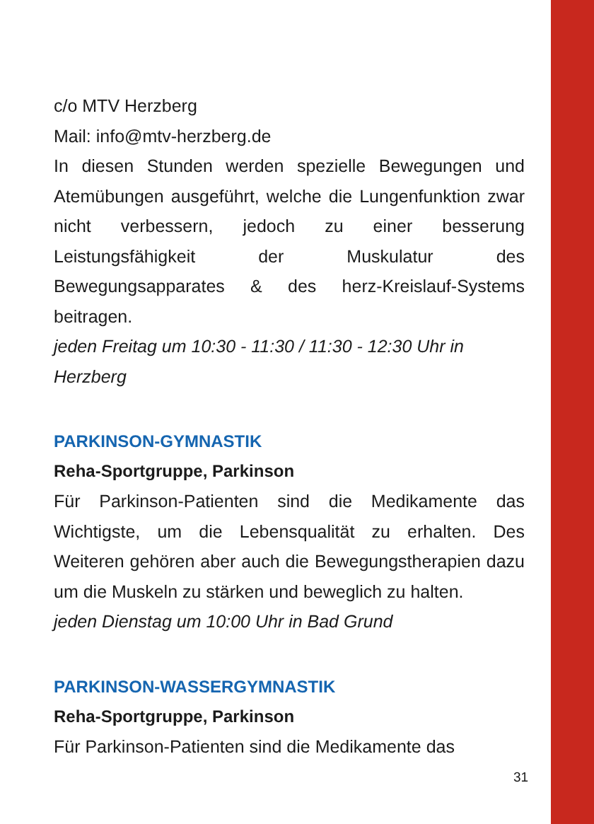c/o MTV Herzberg
Mail: info@mtv-herzberg.de
In diesen Stunden werden spezielle Bewegungen und Atemübungen ausgeführt, welche die Lungenfunktion zwar nicht verbessern, jedoch zu einer besserung Leistungsfähigkeit der Muskulatur des Bewegungsapparates & des herz-Kreislauf-Systems beitragen.
jeden Freitag um 10:30 - 11:30 / 11:30 - 12:30 Uhr in Herzberg
PARKINSON-GYMNASTIK
Reha-Sportgruppe, Parkinson
Für Parkinson-Patienten sind die Medikamente das Wichtigste, um die Lebensqualität zu erhalten. Des Weiteren gehören aber auch die Bewegungstherapien dazu um die Muskeln zu stärken und beweglich zu halten.
jeden Dienstag um 10:00 Uhr in Bad Grund
PARKINSON-WASSERGYMNASTIK
Reha-Sportgruppe, Parkinson
Für Parkinson-Patienten sind die Medikamente das
31